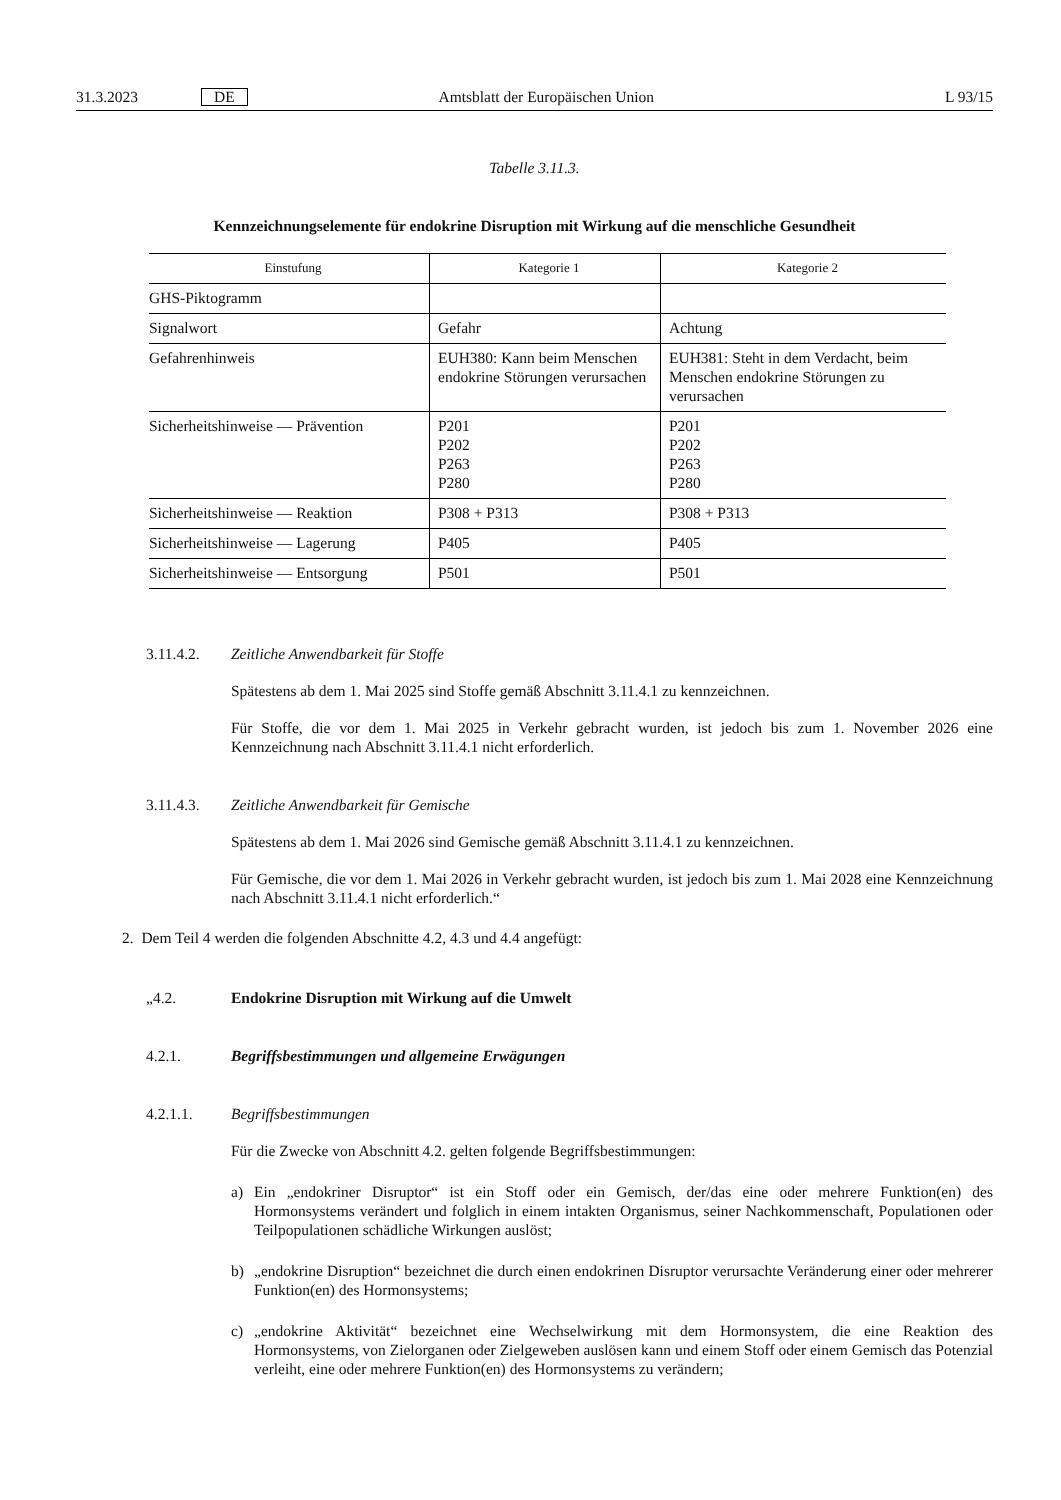31.3.2023 DE Amtsblatt der Europäischen Union L 93/15
Tabelle 3.11.3.
Kennzeichnungselemente für endokrine Disruption mit Wirkung auf die menschliche Gesundheit
| Einstufung | Kategorie 1 | Kategorie 2 |
| --- | --- | --- |
| GHS-Piktogramm | | |
| Signalwort | Gefahr | Achtung |
| Gefahrenhinweis | EUH380: Kann beim Menschen endokrine Störungen verursachen | EUH381: Steht in dem Verdacht, beim Menschen endokrine Störungen zu verursachen |
| Sicherheitshinweise — Prävention | P201 P202 P263 P280 | P201 P202 P263 P280 |
| Sicherheitshinweise — Reaktion | P308 + P313 | P308 + P313 |
| Sicherheitshinweise — Lagerung | P405 | P405 |
| Sicherheitshinweise — Entsorgung | P501 | P501 |
3.11.4.2. Zeitliche Anwendbarkeit für Stoffe
Spätestens ab dem 1. Mai 2025 sind Stoffe gemäß Abschnitt 3.11.4.1 zu kennzeichnen.
Für Stoffe, die vor dem 1. Mai 2025 in Verkehr gebracht wurden, ist jedoch bis zum 1. November 2026 eine Kennzeichnung nach Abschnitt 3.11.4.1 nicht erforderlich.
3.11.4.3. Zeitliche Anwendbarkeit für Gemische
Spätestens ab dem 1. Mai 2026 sind Gemische gemäß Abschnitt 3.11.4.1 zu kennzeichnen.
Für Gemische, die vor dem 1. Mai 2026 in Verkehr gebracht wurden, ist jedoch bis zum 1. Mai 2028 eine Kennzeichnung nach Abschnitt 3.11.4.1 nicht erforderlich.“
2. Dem Teil 4 werden die folgenden Abschnitte 4.2, 4.3 und 4.4 angefügt:
„4.2. Endokrine Disruption mit Wirkung auf die Umwelt
4.2.1. Begriffsbestimmungen und allgemeine Erwägungen
4.2.1.1. Begriffsbestimmungen
Für die Zwecke von Abschnitt 4.2. gelten folgende Begriffsbestimmungen:
a) Ein „endokriner Disruptor“ ist ein Stoff oder ein Gemisch, der/das eine oder mehrere Funktion(en) des Hormonsystems verändert und folglich in einem intakten Organismus, seiner Nachkommenschaft, Populationen oder Teilpopulationen schädliche Wirkungen auslöst;
b) „endokrine Disruption“ bezeichnet die durch einen endokrinen Disruptor verursachte Veränderung einer oder mehrerer Funktion(en) des Hormonsystems;
c) „endokrine Aktivität“ bezeichnet eine Wechselwirkung mit dem Hormonsystem, die eine Reaktion des Hormonsystems, von Zielorganen oder Zielgeweben auslösen kann und einem Stoff oder einem Gemisch das Potenzial verleiht, eine oder mehrere Funktion(en) des Hormonsystems zu verändern;